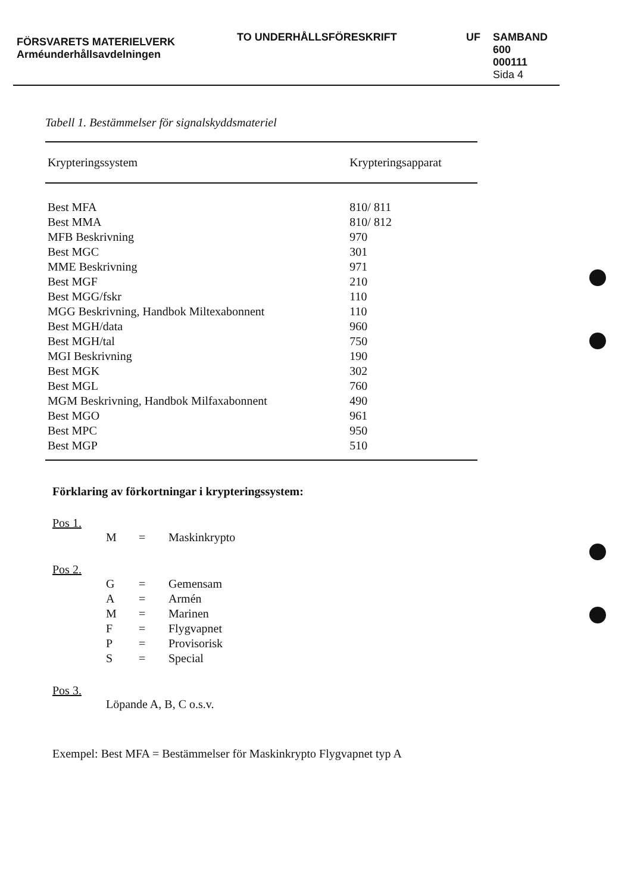FÖRSVARETS MATERIELVERK
Arméunderhållsavdelningen
TO UNDERHÅLLSFÖRESKRIFT UF SAMBAND
600
000111
Sida 4
Tabell 1. Bestämmelser för signalskyddsmateriel
| Krypteringssystem | Krypteringsapparat |
| --- | --- |
| Best MFA | 810/ 811 |
| Best MMA | 810/ 812 |
| MFB Beskrivning | 970 |
| Best MGC | 301 |
| MME Beskrivning | 971 |
| Best MGF | 210 |
| Best MGG/fskr | 110 |
| MGG Beskrivning, Handbok Miltexabonnent | 110 |
| Best MGH/data | 960 |
| Best MGH/tal | 750 |
| MGI Beskrivning | 190 |
| Best MGK | 302 |
| Best MGL | 760 |
| MGM Beskrivning, Handbok Milfaxabonnent | 490 |
| Best MGO | 961 |
| Best MPC | 950 |
| Best MGP | 510 |
Förklaring av förkortningar i krypteringssystem:
Pos 1.
M = Maskinkrypto
Pos 2.
G = Gemensam A = Armén M = Marinen F = Flygvapnet P = Provisorisk S = Special
Pos 3.
Löpande A, B, C o.s.v.
Exempel: Best MFA = Bestämmelser för Maskinkrypto Flygvapnet typ A